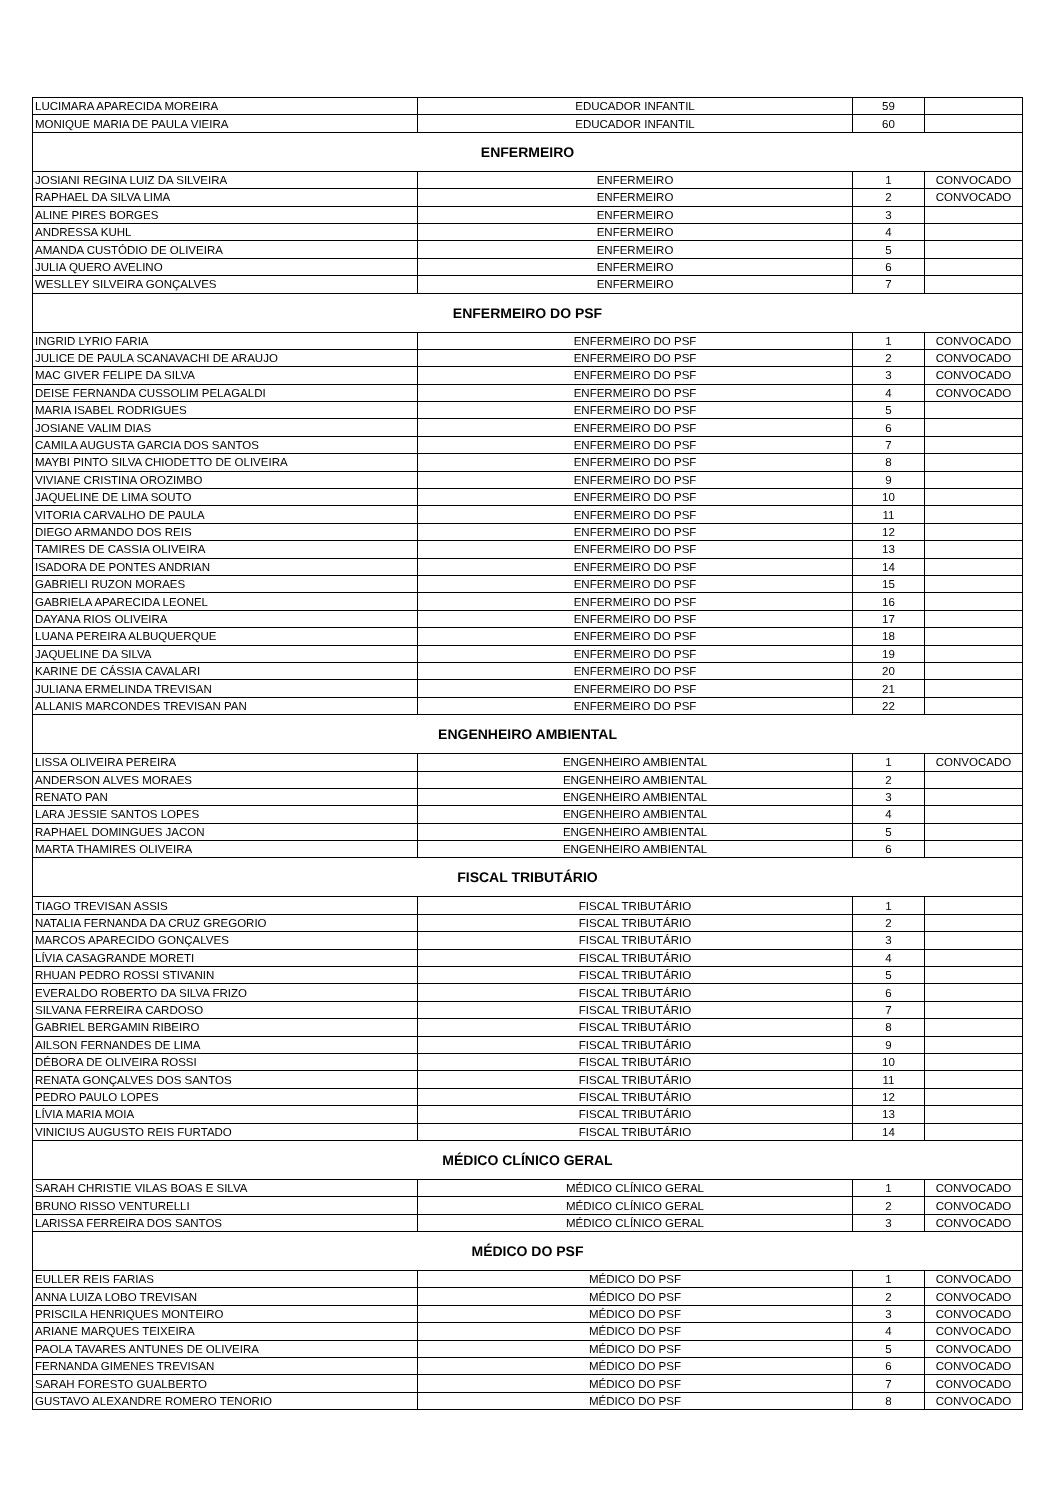| LUCIMARA APARECIDA MOREIRA | EDUCADOR INFANTIL | 59 | |
| MONIQUE MARIA DE PAULA VIEIRA | EDUCADOR INFANTIL | 60 | |
| ENFERMEIRO | | | |
| JOSIANI REGINA LUIZ DA SILVEIRA | ENFERMEIRO | 1 | CONVOCADO |
| RAPHAEL DA SILVA LIMA | ENFERMEIRO | 2 | CONVOCADO |
| ALINE PIRES BORGES | ENFERMEIRO | 3 | |
| ANDRESSA KUHL | ENFERMEIRO | 4 | |
| AMANDA CUSTÓDIO DE OLIVEIRA | ENFERMEIRO | 5 | |
| JULIA QUERO AVELINO | ENFERMEIRO | 6 | |
| WESLLEY SILVEIRA GONÇALVES | ENFERMEIRO | 7 | |
| ENFERMEIRO DO PSF | | | |
| INGRID LYRIO FARIA | ENFERMEIRO DO PSF | 1 | CONVOCADO |
| JULICE DE PAULA SCANAVACHI DE ARAUJO | ENFERMEIRO DO PSF | 2 | CONVOCADO |
| MAC GIVER FELIPE DA SILVA | ENFERMEIRO DO PSF | 3 | CONVOCADO |
| DEISE FERNANDA CUSSOLIM PELAGALDI | ENFERMEIRO DO PSF | 4 | CONVOCADO |
| MARIA ISABEL RODRIGUES | ENFERMEIRO DO PSF | 5 | |
| JOSIANE VALIM DIAS | ENFERMEIRO DO PSF | 6 | |
| CAMILA AUGUSTA GARCIA DOS SANTOS | ENFERMEIRO DO PSF | 7 | |
| MAYBI PINTO SILVA CHIODETTO DE OLIVEIRA | ENFERMEIRO DO PSF | 8 | |
| VIVIANE CRISTINA OROZIMBO | ENFERMEIRO DO PSF | 9 | |
| JAQUELINE DE LIMA SOUTO | ENFERMEIRO DO PSF | 10 | |
| VITORIA CARVALHO DE PAULA | ENFERMEIRO DO PSF | 11 | |
| DIEGO ARMANDO DOS REIS | ENFERMEIRO DO PSF | 12 | |
| TAMIRES DE CASSIA OLIVEIRA | ENFERMEIRO DO PSF | 13 | |
| ISADORA DE PONTES ANDRIAN | ENFERMEIRO DO PSF | 14 | |
| GABRIELI RUZON MORAES | ENFERMEIRO DO PSF | 15 | |
| GABRIELA APARECIDA LEONEL | ENFERMEIRO DO PSF | 16 | |
| DAYANA RIOS OLIVEIRA | ENFERMEIRO DO PSF | 17 | |
| LUANA PEREIRA ALBUQUERQUE | ENFERMEIRO DO PSF | 18 | |
| JAQUELINE DA SILVA | ENFERMEIRO DO PSF | 19 | |
| KARINE DE CÁSSIA CAVALARI | ENFERMEIRO DO PSF | 20 | |
| JULIANA ERMELINDA TREVISAN | ENFERMEIRO DO PSF | 21 | |
| ALLANIS MARCONDES TREVISAN PAN | ENFERMEIRO DO PSF | 22 | |
| ENGENHEIRO AMBIENTAL | | | |
| LISSA OLIVEIRA PEREIRA | ENGENHEIRO AMBIENTAL | 1 | CONVOCADO |
| ANDERSON ALVES MORAES | ENGENHEIRO AMBIENTAL | 2 | |
| RENATO PAN | ENGENHEIRO AMBIENTAL | 3 | |
| LARA JESSIE SANTOS LOPES | ENGENHEIRO AMBIENTAL | 4 | |
| RAPHAEL DOMINGUES JACON | ENGENHEIRO AMBIENTAL | 5 | |
| MARTA THAMIRES OLIVEIRA | ENGENHEIRO AMBIENTAL | 6 | |
| FISCAL TRIBUTÁRIO | | | |
| TIAGO TREVISAN ASSIS | FISCAL TRIBUTÁRIO | 1 | |
| NATALIA FERNANDA DA CRUZ GREGORIO | FISCAL TRIBUTÁRIO | 2 | |
| MARCOS APARECIDO GONÇALVES | FISCAL TRIBUTÁRIO | 3 | |
| LÍVIA CASAGRANDE MORETI | FISCAL TRIBUTÁRIO | 4 | |
| RHUAN PEDRO ROSSI STIVANIN | FISCAL TRIBUTÁRIO | 5 | |
| EVERALDO ROBERTO DA SILVA FRIZO | FISCAL TRIBUTÁRIO | 6 | |
| SILVANA FERREIRA CARDOSO | FISCAL TRIBUTÁRIO | 7 | |
| GABRIEL BERGAMIN RIBEIRO | FISCAL TRIBUTÁRIO | 8 | |
| AILSON FERNANDES DE LIMA | FISCAL TRIBUTÁRIO | 9 | |
| DÉBORA DE OLIVEIRA ROSSI | FISCAL TRIBUTÁRIO | 10 | |
| RENATA GONÇALVES DOS SANTOS | FISCAL TRIBUTÁRIO | 11 | |
| PEDRO PAULO LOPES | FISCAL TRIBUTÁRIO | 12 | |
| LÍVIA MARIA MOIA | FISCAL TRIBUTÁRIO | 13 | |
| VINICIUS AUGUSTO REIS FURTADO | FISCAL TRIBUTÁRIO | 14 | |
| MÉDICO CLÍNICO GERAL | | | |
| SARAH CHRISTIE VILAS BOAS E SILVA | MÉDICO CLÍNICO GERAL | 1 | CONVOCADO |
| BRUNO RISSO VENTURELLI | MÉDICO CLÍNICO GERAL | 2 | CONVOCADO |
| LARISSA FERREIRA DOS SANTOS | MÉDICO CLÍNICO GERAL | 3 | CONVOCADO |
| MÉDICO DO PSF | | | |
| EULLER REIS FARIAS | MÉDICO DO PSF | 1 | CONVOCADO |
| ANNA LUIZA LOBO TREVISAN | MÉDICO DO PSF | 2 | CONVOCADO |
| PRISCILA HENRIQUES MONTEIRO | MÉDICO DO PSF | 3 | CONVOCADO |
| ARIANE MARQUES TEIXEIRA | MÉDICO DO PSF | 4 | CONVOCADO |
| PAOLA TAVARES ANTUNES DE OLIVEIRA | MÉDICO DO PSF | 5 | CONVOCADO |
| FERNANDA GIMENES TREVISAN | MÉDICO DO PSF | 6 | CONVOCADO |
| SARAH FORESTO GUALBERTO | MÉDICO DO PSF | 7 | CONVOCADO |
| GUSTAVO ALEXANDRE ROMERO TENORIO | MÉDICO DO PSF | 8 | CONVOCADO |